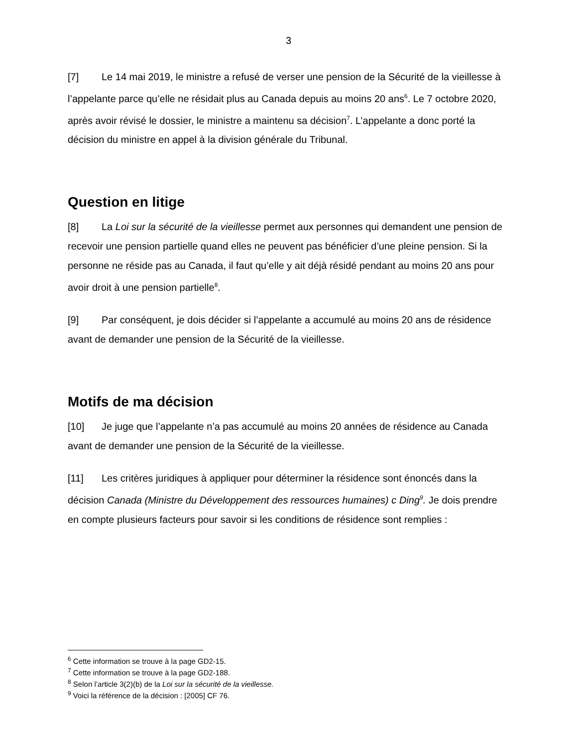3
[7] Le 14 mai 2019, le ministre a refusé de verser une pension de la Sécurité de la vieillesse à l’appelante parce qu’elle ne résidait plus au Canada depuis au moins 20 ans<sup>6</sup>. Le 7 octobre 2020, après avoir révisé le dossier, le ministre a maintenu sa décision<sup>7</sup>. L’appelante a donc porté la décision du ministre en appel à la division générale du Tribunal.
Question en litige
[8] La Loi sur la sécurité de la vieillesse permet aux personnes qui demandent une pension de recevoir une pension partielle quand elles ne peuvent pas bénéficier d’une pleine pension. Si la personne ne réside pas au Canada, il faut qu’elle y ait déjà résidé pendant au moins 20 ans pour avoir droit à une pension partielle<sup>8</sup>.
[9] Par conséquent, je dois décider si l’appelante a accumulé au moins 20 ans de résidence avant de demander une pension de la Sécurité de la vieillesse.
Motifs de ma décision
[10] Je juge que l’appelante n’a pas accumulé au moins 20 années de résidence au Canada avant de demander une pension de la Sécurité de la vieillesse.
[11] Les critères juridiques à appliquer pour déterminer la résidence sont énoncés dans la décision Canada (Ministre du Développement des ressources humaines) c Ding<sup>9</sup>. Je dois prendre en compte plusieurs facteurs pour savoir si les conditions de résidence sont remplies :
<sup>6</sup> Cette information se trouve à la page GD2-15.
<sup>7</sup> Cette information se trouve à la page GD2-188.
<sup>8</sup> Selon l’article 3(2)(b) de la Loi sur la sécurité de la vieillesse.
<sup>9</sup> Voici la référence de la décision : [2005] CF 76.